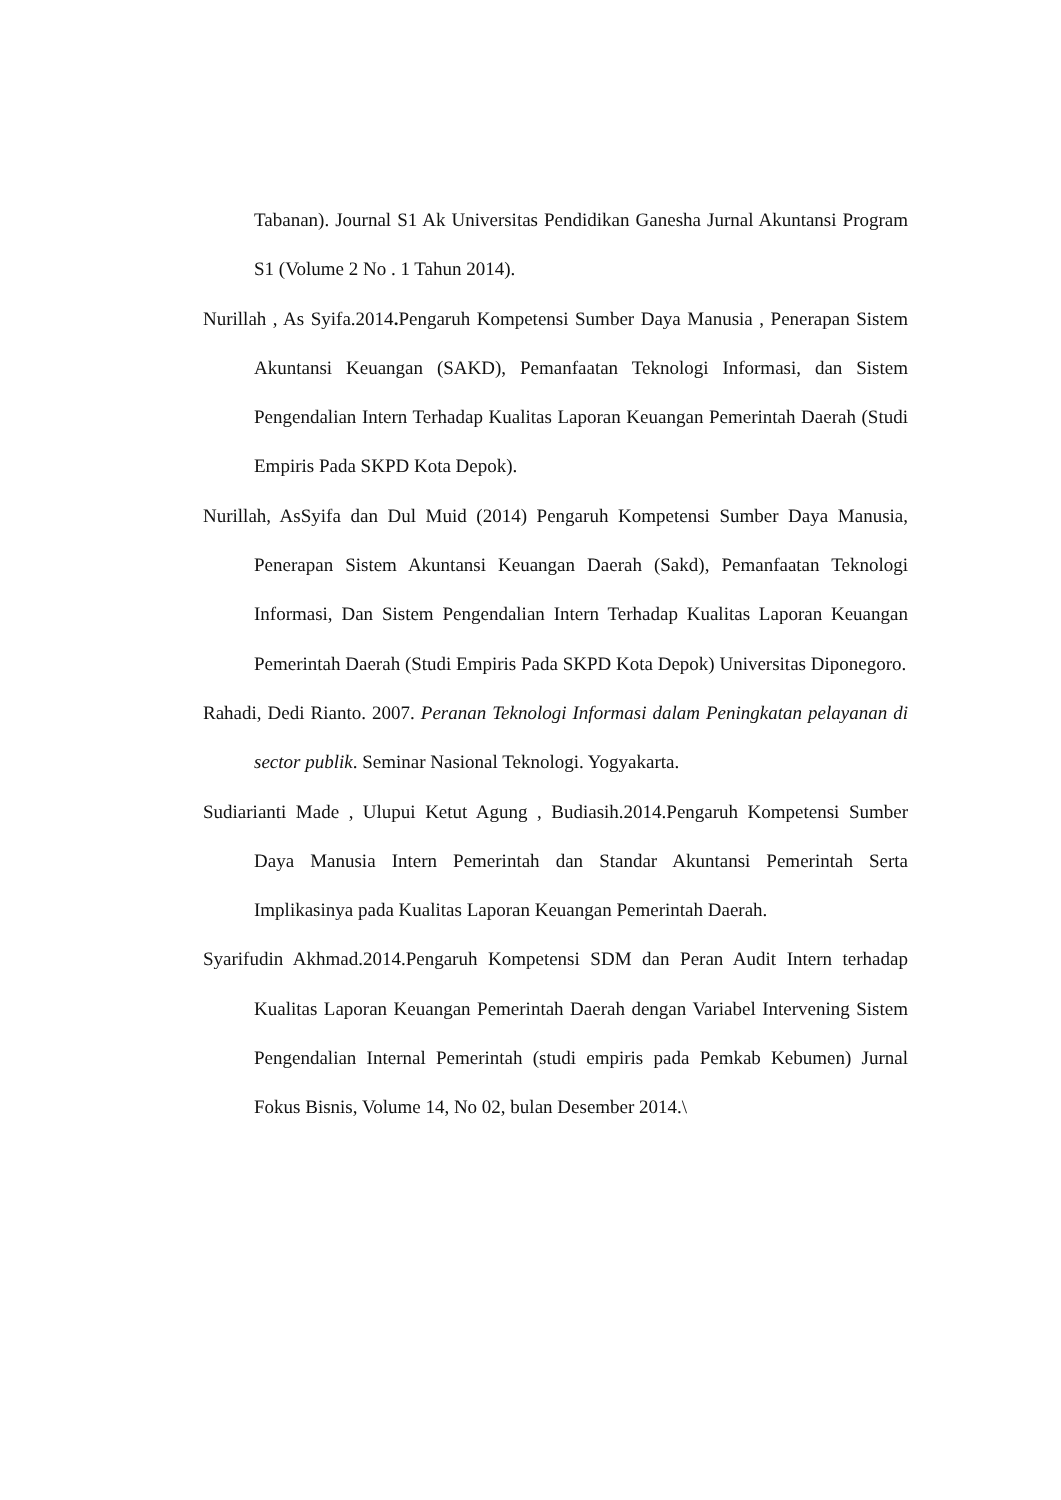Tabanan). Journal S1 Ak Universitas Pendidikan Ganesha Jurnal Akuntansi Program S1 (Volume 2 No . 1 Tahun 2014).
Nurillah , As Syifa.2014. Pengaruh Kompetensi Sumber Daya Manusia , Penerapan Sistem Akuntansi Keuangan (SAKD), Pemanfaatan Teknologi Informasi, dan Sistem Pengendalian Intern Terhadap Kualitas Laporan Keuangan Pemerintah Daerah (Studi Empiris Pada SKPD Kota Depok).
Nurillah, AsSyifa dan Dul Muid (2014) Pengaruh Kompetensi Sumber Daya Manusia, Penerapan Sistem Akuntansi Keuangan Daerah (Sakd), Pemanfaatan Teknologi Informasi, Dan Sistem Pengendalian Intern Terhadap Kualitas Laporan Keuangan Pemerintah Daerah (Studi Empiris Pada SKPD Kota Depok) Universitas Diponegoro.
Rahadi, Dedi Rianto. 2007. Peranan Teknologi Informasi dalam Peningkatan pelayanan di sector publik. Seminar Nasional Teknologi. Yogyakarta.
Sudiarianti Made , Ulupui Ketut Agung , Budiasih.2014.Pengaruh Kompetensi Sumber Daya Manusia Intern Pemerintah dan Standar Akuntansi Pemerintah Serta Implikasinya pada Kualitas Laporan Keuangan Pemerintah Daerah.
Syarifudin Akhmad.2014.Pengaruh Kompetensi SDM dan Peran Audit Intern terhadap Kualitas Laporan Keuangan Pemerintah Daerah dengan Variabel Intervening Sistem Pengendalian Internal Pemerintah (studi empiris pada Pemkab Kebumen) Jurnal Fokus Bisnis, Volume 14, No 02, bulan Desember 2014.\